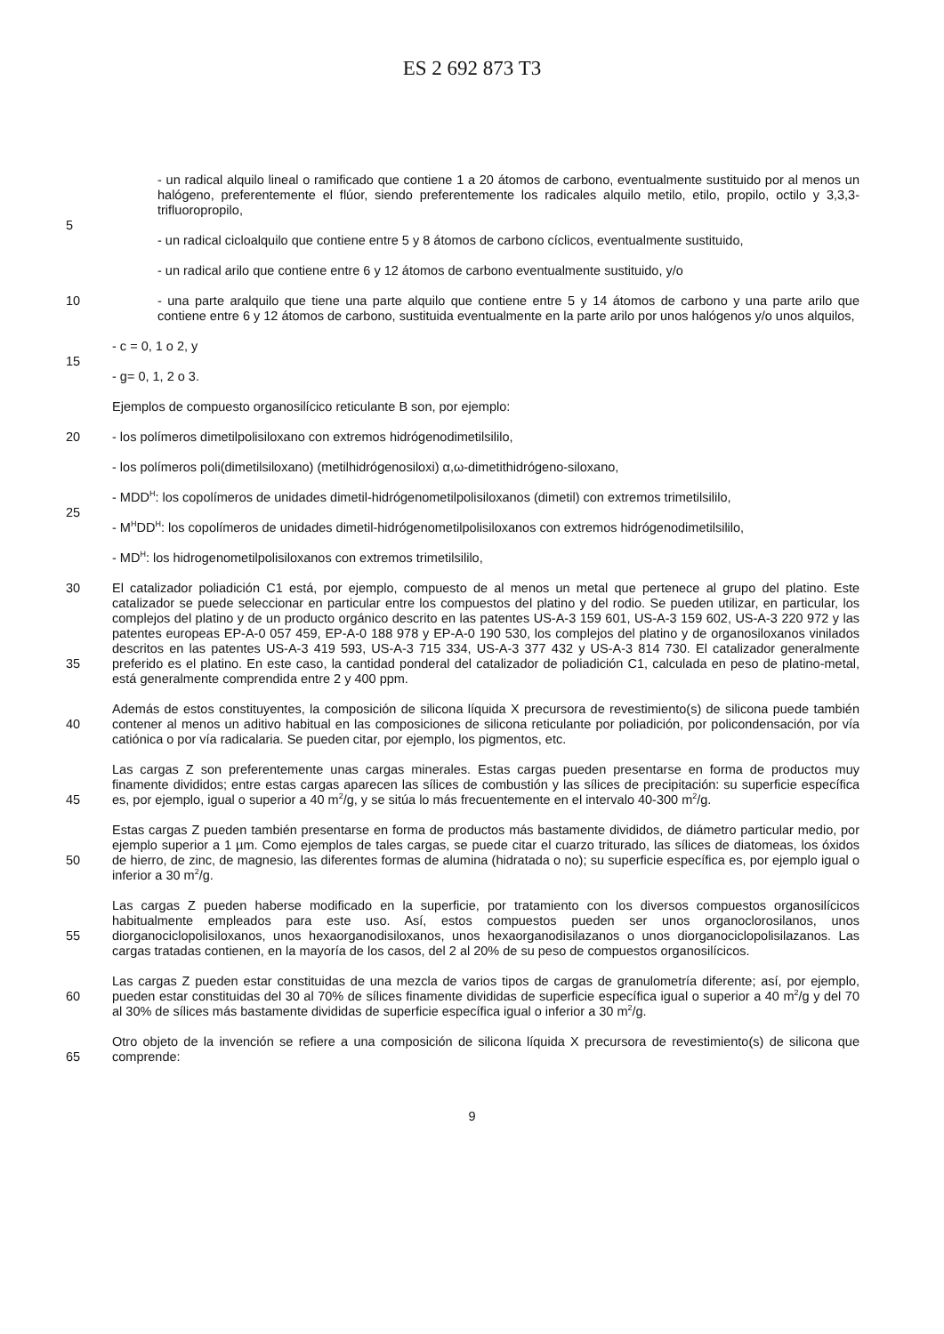ES 2 692 873 T3
- un radical alquilo lineal o ramificado que contiene 1 a 20 átomos de carbono, eventualmente sustituido por al menos un halógeno, preferentemente el flúor, siendo preferentemente los radicales alquilo metilo, etilo, propilo, octilo y 3,3,3-trifluoropropilo,
5
- un radical cicloalquilo que contiene entre 5 y 8 átomos de carbono cíclicos, eventualmente sustituido,
- un radical arilo que contiene entre 6 y 12 átomos de carbono eventualmente sustituido, y/o
10 - una parte aralquilo que tiene una parte alquilo que contiene entre 5 y 14 átomos de carbono y una parte arilo que contiene entre 6 y 12 átomos de carbono, sustituida eventualmente en la parte arilo por unos halógenos y/o unos alquilos,
- c = 0, 1 o 2, y
15
- g= 0, 1, 2 o 3.
Ejemplos de compuesto organosilícico reticulante B son, por ejemplo:
20 - los polímeros dimetilpolisiloxano con extremos hidrógenodimetilsililo,
- los polímeros poli(dimetilsiloxano) (metilhidrógenosiloxi) α,ω-dimetithidrógeno-siloxano,
- MDD<sup>H</sup>: los copolímeros de unidades dimetil-hidrógenometilpolisiloxanos (dimetil) con extremos trimetilsililo,
25
- M<sup>H</sup>DD<sup>H</sup>: los copolímeros de unidades dimetil-hidrógenometilpolisiloxanos con extremos hidrógenodimetilsililo,
- MD<sup>H</sup>: los hidrogenometilpolisiloxanos con extremos trimetilsililo,
30
35
El catalizador poliadición C1 está, por ejemplo, compuesto de al menos un metal que pertenece al grupo del platino. Este catalizador se puede seleccionar en particular entre los compuestos del platino y del rodio. Se pueden utilizar, en particular, los complejos del platino y de un producto orgánico descrito en las patentes US-A-3 159 601, US-A-3 159 602, US-A-3 220 972 y las patentes europeas EP-A-0 057 459, EP-A-0 188 978 y EP-A-0 190 530, los complejos del platino y de organosiloxanos vinilados descritos en las patentes US-A-3 419 593, US-A-3 715 334, US-A-3 377 432 y US-A-3 814 730. El catalizador generalmente preferido es el platino. En este caso, la cantidad ponderal del catalizador de poliadición C1, calculada en peso de platino-metal, está generalmente comprendida entre 2 y 400 ppm.
40 Además de estos constituyentes, la composición de silicona líquida X precursora de revestimiento(s) de silicona puede también contener al menos un aditivo habitual en las composiciones de silicona reticulante por poliadición, por policondensación, por vía catiónica o por vía radicalaria. Se pueden citar, por ejemplo, los pigmentos, etc.
45 Las cargas Z son preferentemente unas cargas minerales. Estas cargas pueden presentarse en forma de productos muy finamente divididos; entre estas cargas aparecen las sílices de combustión y las sílices de precipitación: su superficie específica es, por ejemplo, igual o superior a 40 m<sup>2</sup>/g, y se sitúa lo más frecuentemente en el intervalo 40-300 m<sup>2</sup>/g.
50 Estas cargas Z pueden también presentarse en forma de productos más bastamente divididos, de diámetro particular medio, por ejemplo superior a 1 µm. Como ejemplos de tales cargas, se puede citar el cuarzo triturado, las sílices de diatomeas, los óxidos de hierro, de zinc, de magnesio, las diferentes formas de alumina (hidratada o no); su superficie específica es, por ejemplo igual o inferior a 30 m<sup>2</sup>/g.
55 Las cargas Z pueden haberse modificado en la superficie, por tratamiento con los diversos compuestos organosilícicos habitualmente empleados para este uso. Así, estos compuestos pueden ser unos organoclorosilanos, unos diorganociclopolisiloxanos, unos hexaorganodisiloxanos, unos hexaorganodisilazanos o unos diorganociclopolisilazanos. Las cargas tratadas contienen, en la mayoría de los casos, del 2 al 20% de su peso de compuestos organosilícicos.
60 Las cargas Z pueden estar constituidas de una mezcla de varios tipos de cargas de granulometría diferente; así, por ejemplo, pueden estar constituidas del 30 al 70% de sílices finamente divididas de superficie específica igual o superior a 40 m<sup>2</sup>/g y del 70 al 30% de sílices más bastamente divididas de superficie específica igual o inferior a 30 m<sup>2</sup>/g.
65 Otro objeto de la invención se refiere a una composición de silicona líquida X precursora de revestimiento(s) de silicona que comprende:
9